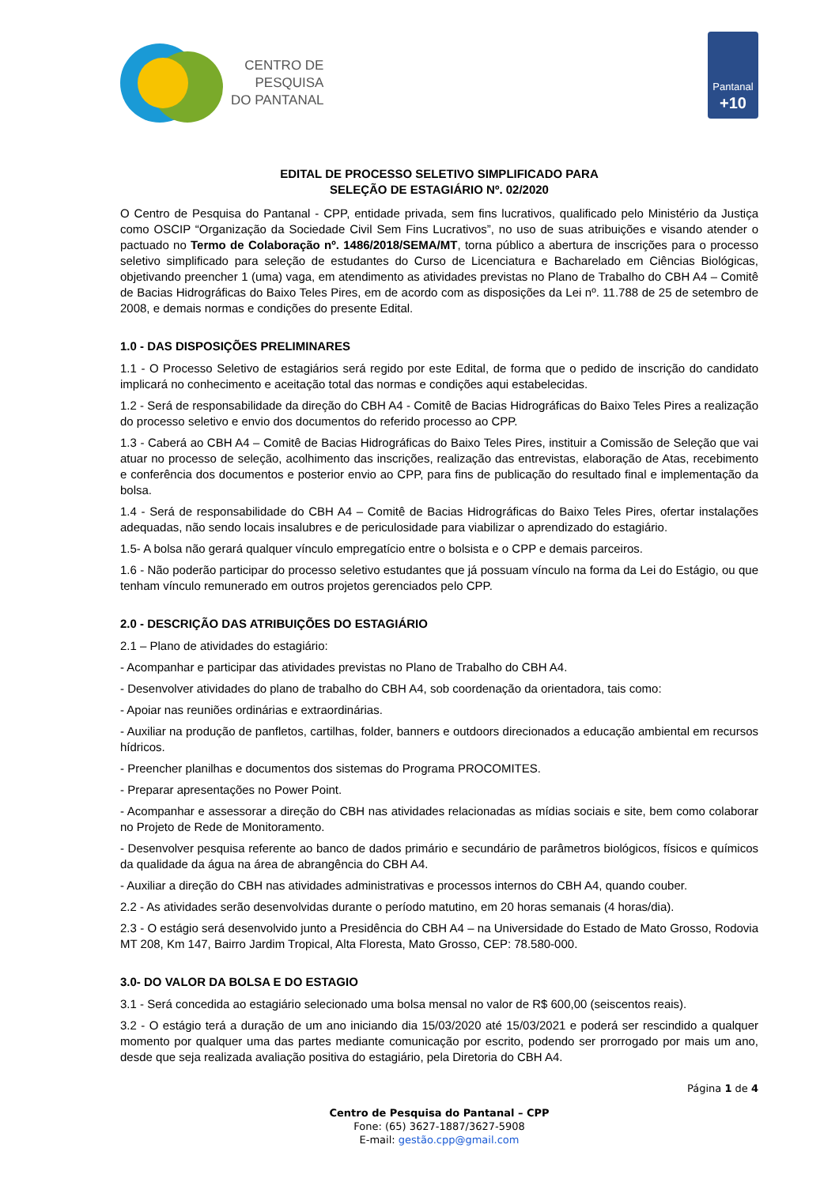CENTRO DE
PESQUISA
DO PANTANAL
Pantanal
+10
EDITAL DE PROCESSO SELETIVO SIMPLIFICADO PARA
SELEÇÃO DE ESTAGIÁRIO Nº. 02/2020
O Centro de Pesquisa do Pantanal - CPP, entidade privada, sem fins lucrativos, qualificado pelo Ministério da Justiça como OSCIP “Organização da Sociedade Civil Sem Fins Lucrativos”, no uso de suas atribuições e visando atender o pactuado no Termo de Colaboração nº. 1486/2018/SEMA/MT, torna público a abertura de inscrições para o processo seletivo simplificado para seleção de estudantes do Curso de Licenciatura e Bacharelado em Ciências Biológicas, objetivando preencher 1 (uma) vaga, em atendimento as atividades previstas no Plano de Trabalho do CBH A4 – Comitê de Bacias Hidrográficas do Baixo Teles Pires, em de acordo com as disposições da Lei nº. 11.788 de 25 de setembro de 2008, e demais normas e condições do presente Edital.
1.0 - DAS DISPOSIÇÕES PRELIMINARES
1.1 - O Processo Seletivo de estagiários será regido por este Edital, de forma que o pedido de inscrição do candidato implicará no conhecimento e aceitação total das normas e condições aqui estabelecidas.
1.2 - Será de responsabilidade da direção do CBH A4 - Comitê de Bacias Hidrográficas do Baixo Teles Pires a realização do processo seletivo e envio dos documentos do referido processo ao CPP.
1.3 - Caberá ao CBH A4 – Comitê de Bacias Hidrográficas do Baixo Teles Pires, instituir a Comissão de Seleção que vai atuar no processo de seleção, acolhimento das inscrições, realização das entrevistas, elaboração de Atas, recebimento e conferência dos documentos e posterior envio ao CPP, para fins de publicação do resultado final e implementação da bolsa.
1.4 - Será de responsabilidade do CBH A4 – Comitê de Bacias Hidrográficas do Baixo Teles Pires, ofertar instalações adequadas, não sendo locais insalubres e de periculosidade para viabilizar o aprendizado do estagiário.
1.5- A bolsa não gerará qualquer vínculo empregatício entre o bolsista e o CPP e demais parceiros.
1.6 - Não poderão participar do processo seletivo estudantes que já possuam vínculo na forma da Lei do Estágio, ou que tenham vínculo remunerado em outros projetos gerenciados pelo CPP.
2.0 - DESCRIÇÃO DAS ATRIBUIÇÕES DO ESTAGIÁRIO
2.1 – Plano de atividades do estagiário:
- Acompanhar e participar das atividades previstas no Plano de Trabalho do CBH A4.
- Desenvolver atividades do plano de trabalho do CBH A4, sob coordenação da orientadora, tais como:
- Apoiar nas reuniões ordinárias e extraordinárias.
- Auxiliar na produção de panfletos, cartilhas, folder, banners e outdoors direcionados a educação ambiental em recursos hídricos.
- Preencher planilhas e documentos dos sistemas do Programa PROCOMITES.
- Preparar apresentações no Power Point.
- Acompanhar e assessorar a direção do CBH nas atividades relacionadas as mídias sociais e site, bem como colaborar no Projeto de Rede de Monitoramento.
- Desenvolver pesquisa referente ao banco de dados primário e secundário de parâmetros biológicos, físicos e químicos da qualidade da água na área de abrangência do CBH A4.
- Auxiliar a direção do CBH nas atividades administrativas e processos internos do CBH A4, quando couber.
2.2 - As atividades serão desenvolvidas durante o período matutino, em 20 horas semanais (4 horas/dia).
2.3 - O estágio será desenvolvido junto a Presidência do CBH A4 – na Universidade do Estado de Mato Grosso, Rodovia MT 208, Km 147, Bairro Jardim Tropical, Alta Floresta, Mato Grosso, CEP: 78.580-000.
3.0- DO VALOR DA BOLSA E DO ESTAGIO
3.1 - Será concedida ao estagiário selecionado uma bolsa mensal no valor de R$ 600,00 (seiscentos reais).
3.2 - O estágio terá a duração de um ano iniciando dia 15/03/2020 até 15/03/2021 e poderá ser rescindido a qualquer momento por qualquer uma das partes mediante comunicação por escrito, podendo ser prorrogado por mais um ano, desde que seja realizada avaliação positiva do estagiário, pela Diretoria do CBH A4.
Página 1 de 4
Centro de Pesquisa do Pantanal – CPP
Fone: (65) 3627-1887/3627-5908
E-mail: gestão.cpp@gmail.com